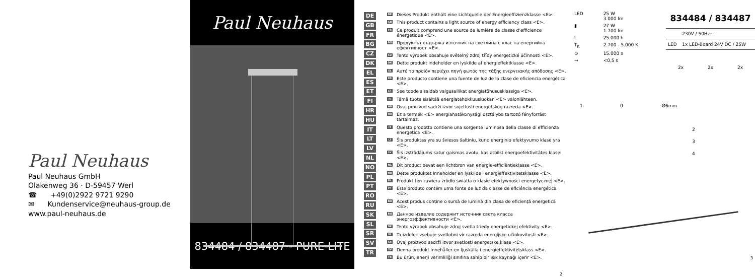Paul Neuhaus
Paul Neuhaus GmbH
Olakenweg 36 · D-59457 Werl
☎ +49(0)2922 9721 9290
✉ Kundenservice@neuhaus-group.de
www.paul-neuhaus.de
Paul Neuhaus
834484 / 834487 - PURE-LITE
DE
GB
FR
BG
CZ
DK
EL
ES
ET
FI
HR
HU
IT
LT
LV
NL
NO
PL
PT
RO
RU
SK
SL
SR
SV
TR
DE Dieses Produkt enthält eine Lichtquelle der Energieeffizienzklasse <E>.
GB This product contains a light source of energy efficiency class <E>.
FR Ce produit comprend une source de lumière de classe d’efficience énergétique <E>.
BG Продуктът съдържа източник на светлина с клас на енергийна ефективност <E>.
CZ Tento výrobek obsahuje světelný zdroj třídy energetické účinnosti <E>.
DK Dette produkt indeholder en lyskilde af energieffektklasse <E>.
EL Αυτό το προϊόν περιέχει πηγή φωτός της τάξης ενεργειακής απόδοσης <E>.
ES Este producto contiene una fuente de luz de la clase de eficiencia energética <E>.
ET See toode sisaldab valgusallikat energiatõhususklassiga <E>.
FI Tämä tuote sisältää energiatehokkuusluokan <E> valonlähteen.
HR Ovaj proizvod sadrži izvor svjetlosti energetskog razreda <E>.
HU Ez a termék <E> energiahatákonysági osztályba tartozó fényforrást tartalmaz.
IT Questo prodotto contiene una sorgente luminosa della classe di efficienza energetica <E>.
LT Šis produktas yra su šviesos šaltiniu, kurio energinio efektyvumo klasė yra <E>.
LV Šis izstrādājums satur gaismas avotu, kas atbilst energoefektivitātes klasei <E>.
NL Dit product bevat een lichtbron van energie-efficiëntieklasse <E>.
NO Dette produktet inneholder en lyskilde i energieffektivitetsklasse <E>.
PL Produkt ten zawiera źródło światła o klasie efektywności energetycznej <E>.
PT Este produto contém uma fonte de luz da classe de eficiência energética <E>.
RO Acest produs conține o sursă de lumină din clasa de eficiență energetică <E>.
RU Данное изделие содержит источник света класса энергоэффективности <E>.
SK Tento výrobok obsahuje zdroj svetla triedy energetickej efektivity <E>.
SL Ta izdelek vsebuje svetlobni vir razreda energijske učinkovitosti <E>.
SR Ovaj proizvod sadrži izvor svetlosti energetske klase <E>.
SV Denna produkt innehåller en ljuskälla i energieffektivitetsklass <E>.
TR Bu ürün, enerji verimliliği sınıfına sahip bir ışık kaynağı içerir <E>.
2
| LED | 25 W 3.000 lm |
| ▮ | 27 W 1.700 lm |
| t | 25.000 h |
| T<sub>K</sub> | 2.700 - 5.000 K |
| ⊙ | 15.000 x |
| → | <0,5 s |
834484 / 834487
| | 230V / 50Hz~ |
| LED | 1x LED-Board 24V DC / 25W |
2x 2x 2x
Ø6mm
1 0
2
3
4
3